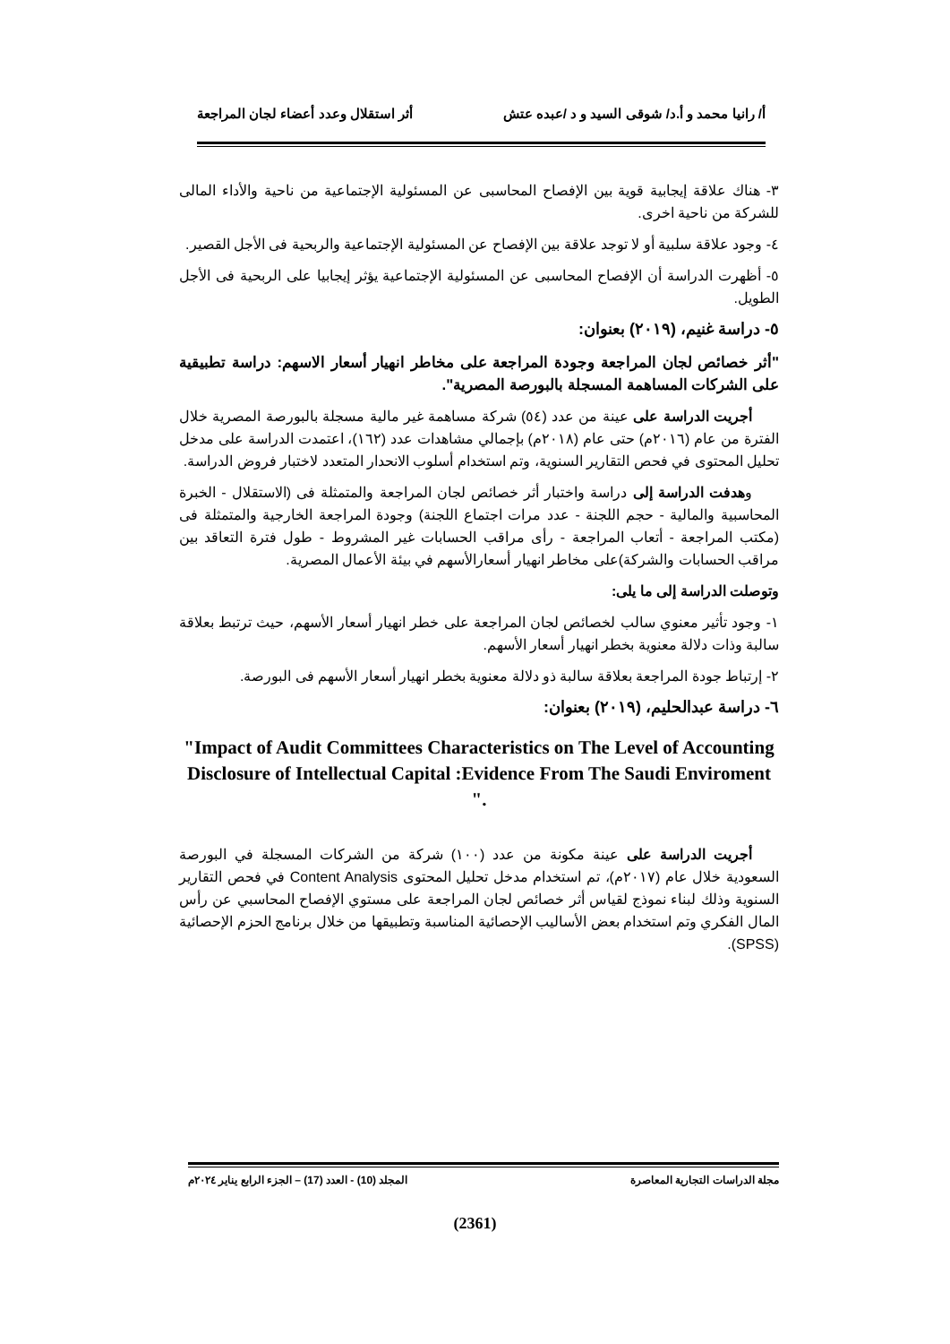أ/ رانيا محمد و أ.د/ شوقى السيد و د /عبده عتش أثر استقلال وعدد أعضاء لجان المراجعة
٣- هناك علاقة إيجابية قوية بين الإفصاح المحاسبى عن المسئولية الإجتماعية من ناحية والأداء المالى للشركة من ناحية اخرى.
٤- وجود علاقة سلبية أو لا توجد علاقة بين الإفصاح عن المسئولية الإجتماعية والربحية فى الأجل القصير.
٥- أظهرت الدراسة أن الإفصاح المحاسبى عن المسئولية الإجتماعية يؤثر إيجابيا على الربحية فى الأجل الطويل.
٥- دراسة غنيم، (٢٠١٩) بعنوان:
"أثر خصائص لجان المراجعة وجودة المراجعة على مخاطر انهيار أسعار الاسهم: دراسة تطبيقية على الشركات المساهمة المسجلة بالبورصة المصرية".
أجريت الدراسة على عينة من عدد (٥٤) شركة مساهمة غير مالية مسجلة بالبورصة المصرية خلال الفترة من عام (٢٠١٦م) حتى عام (٢٠١٨م) بإجمالي مشاهدات عدد (١٦٢)، اعتمدت الدراسة على مدخل تحليل المحتوى في فحص التقارير السنوية، وتم استخدام أسلوب الانحدار المتعدد لاختبار فروض الدراسة.
وهدفت الدراسة إلى دراسة واختبار أثر خصائص لجان المراجعة والمتمثلة فى (الاستقلال - الخبرة المحاسبية والمالية - حجم اللجنة - عدد مرات اجتماع اللجنة) وجودة المراجعة الخارجية والمتمثلة فى (مكتب المراجعة - أتعاب المراجعة - رأى مراقب الحسابات غير المشروط - طول فترة التعاقد بين مراقب الحسابات والشركة)على مخاطر انهيار أسعارالأسهم في بيئة الأعمال المصرية.
وتوصلت الدراسة إلى ما يلى:
١- وجود تأثير معنوي سالب لخصائص لجان المراجعة على خطر انهيار أسعار الأسهم، حيث ترتبط بعلاقة سالبة وذات دلالة معنوية بخطر انهيار أسعار الأسهم.
٢- إرتباط جودة المراجعة بعلاقة سالبة ذو دلالة معنوية بخطر انهيار أسعار الأسهم فى البورصة.
٦- دراسة عبدالحليم، (٢٠١٩) بعنوان:
"Impact of Audit Committees Characteristics on The Level of Accounting Disclosure of Intellectual Capital :Evidence From The Saudi Enviroment ".
أجريت الدراسة على عينة مكونة من عدد (١٠٠) شركة من الشركات المسجلة في البورصة السعودية خلال عام (٢٠١٧م)، تم استخدام مدخل تحليل المحتوى Content Analysis في فحص التقارير السنوية وذلك لبناء نموذج لقياس أثر خصائص لجان المراجعة على مستوي الإفصاح المحاسبي عن رأس المال الفكري وتم استخدام بعض الأساليب الإحصائية المناسبة وتطبيقها من خلال برنامج الحزم الإحصائية (SPSS).
مجلة الدراسات التجارية المعاصرة المجلد (10) - العدد (17) – الجزء الرابع يناير ٢٠٢٤م
(2361)